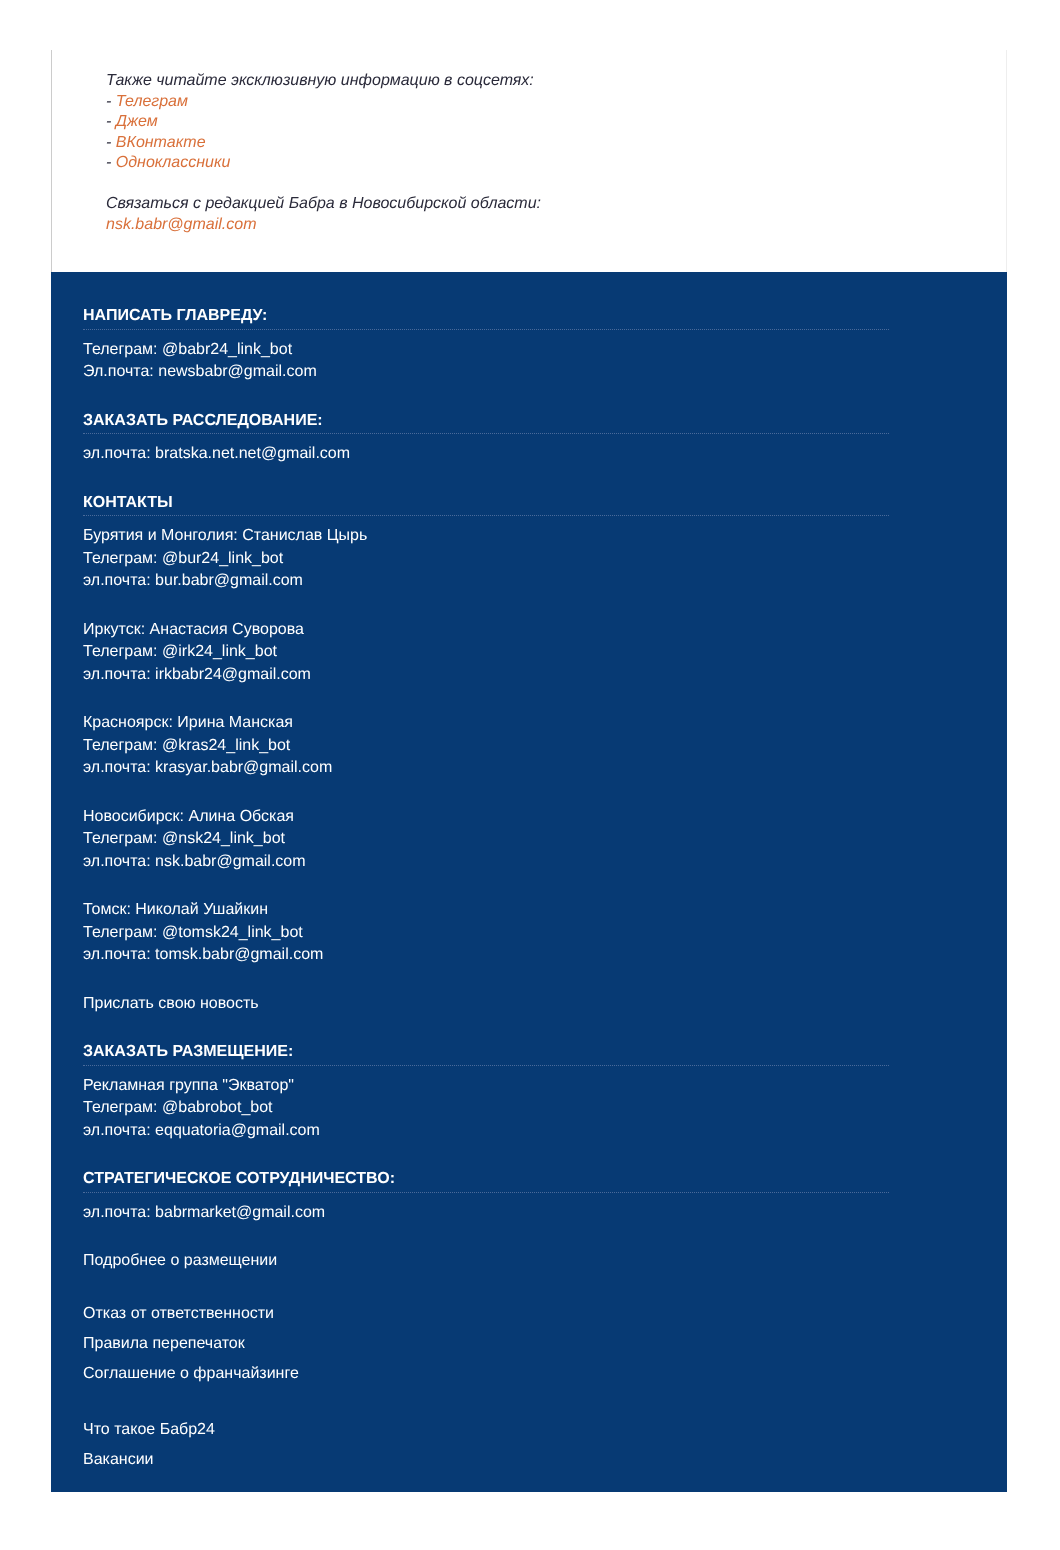Также читайте эксклюзивную информацию в соцсетях:
- Телеграм
- Джем
- ВКонтакте
- Одноклассники
Связаться с редакцией Бабра в Новосибирской области:
nsk.babr@gmail.com
НАПИСАТЬ ГЛАВРЕДУ:
Телеграм: @babr24_link_bot
Эл.почта: newsbabr@gmail.com
ЗАКАЗАТЬ РАССЛЕДОВАНИЕ:
эл.почта: bratska.net.net@gmail.com
КОНТАКТЫ
Бурятия и Монголия: Станислав Цырь
Телеграм: @bur24_link_bot
эл.почта: bur.babr@gmail.com
Иркутск: Анастасия Суворова
Телеграм: @irk24_link_bot
эл.почта: irkbabr24@gmail.com
Красноярск: Ирина Манская
Телеграм: @kras24_link_bot
эл.почта: krasyar.babr@gmail.com
Новосибирск: Алина Обская
Телеграм: @nsk24_link_bot
эл.почта: nsk.babr@gmail.com
Томск: Николай Ушайкин
Телеграм: @tomsk24_link_bot
эл.почта: tomsk.babr@gmail.com
Прислать свою новость
ЗАКАЗАТЬ РАЗМЕЩЕНИЕ:
Рекламная группа "Экватор"
Телеграм: @babrobot_bot
эл.почта: eqquatoria@gmail.com
СТРАТЕГИЧЕСКОЕ СОТРУДНИЧЕСТВО:
эл.почта: babrmarket@gmail.com
Подробнее о размещении
Отказ от ответственности
Правила перепечаток
Соглашение о франчайзинге
Что такое Бабр24
Вакансии